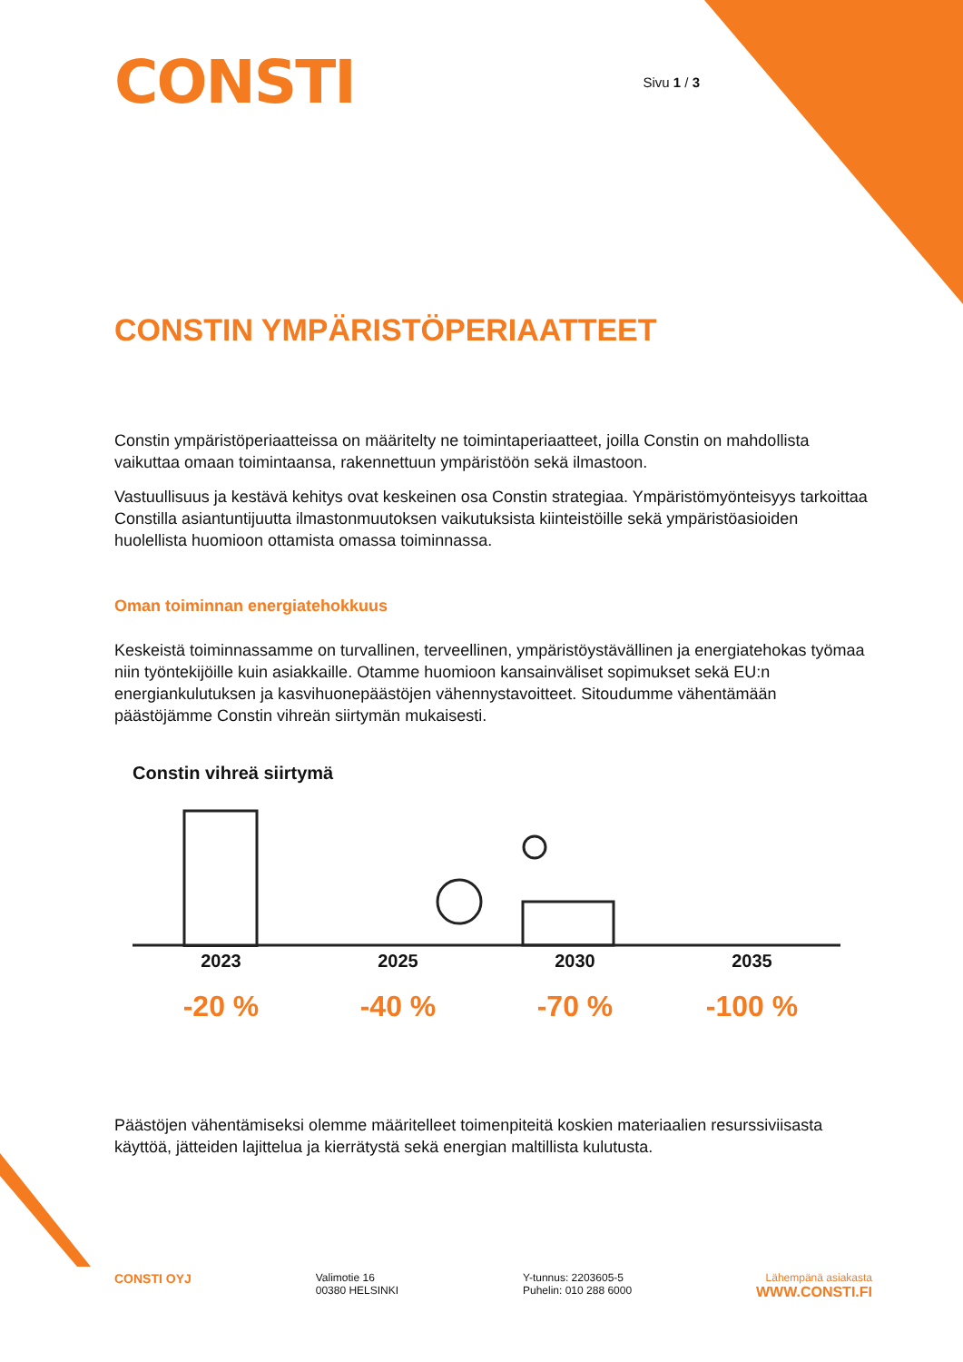CONSTI
Sivu 1 / 3
CONSTIN YMPÄRISTÖPERIAATTEET
Constin ympäristöperiaatteissa on määritelty ne toimintaperiaatteet, joilla Constin on mahdollista vaikuttaa omaan toimintaansa, rakennettuun ympäristöön sekä ilmastoon.
Vastuullisuus ja kestävä kehitys ovat keskeinen osa Constin strategiaa. Ympäristömyönteisyys tarkoittaa Constilla asiantuntijuutta ilmastonmuutoksen vaikutuksista kiinteistöille sekä ympäristöasioiden huolellista huomioon ottamista omassa toiminnassa.
Oman toiminnan energiatehokkuus
Keskeistä toiminnassamme on turvallinen, terveellinen, ympäristöystävällinen ja energiatehokas työmaa niin työntekijöille kuin asiakkaille. Otamme huomioon kansainväliset sopimukset sekä EU:n energiankulutuksen ja kasvihuonepäästöjen vähennystavoitteet. Sitoudumme vähentämään päästöjämme Constin vihreän siirtymän mukaisesti.
Constin vihreä siirtymä
2023
-20 %
2025
-40 %
2030
-70 %
2035
-100 %
Päästöjen vähentämiseksi olemme määritelleet toimenpiteitä koskien materiaalien resurssiviisasta käyttöä, jätteiden lajittelua ja kierrätystä sekä energian maltillista kulutusta.
CONSTI OYJ
Valimotie 16
00380 HELSINKI
Y-tunnus: 2203605-5
Puhelin: 010 288 6000
Lähempänä asiakasta
WWW.CONSTI.FI